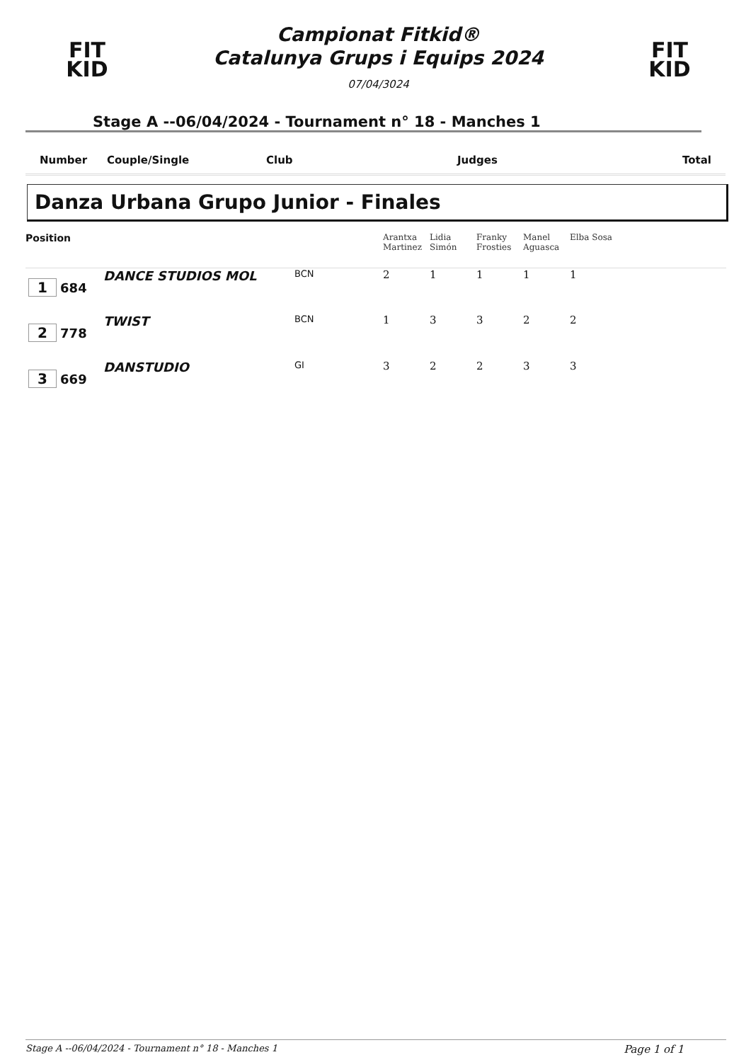FIT
KID
Campionat Fitkid®
Catalunya Grups i Equips 2024
07/04/3024
FIT
KID
Stage A --06/04/2024 - Tournament n° 18 - Manches 1
Number Couple/Single Club Judges Total
Danza Urbana Grupo Junior - Finales
| Position | | | | Arantxa Martinez | Lidia Simón | Franky Frosties | Manel Aguasca | Elba Sosa |
| --- | --- | --- | --- | --- | --- | --- | --- | --- |
| 1 684 | DANCE STUDIOS MOL | BCN | | 2 | 1 | 1 | 1 | 1 |
| 2 778 | TWIST | BCN | | 1 | 3 | 3 | 2 | 2 |
| 3 669 | DANSTUDIO | GI | | 3 | 2 | 2 | 3 | 3 |
Stage A --06/04/2024 - Tournament n° 18 - Manches 1 Page 1 of 1